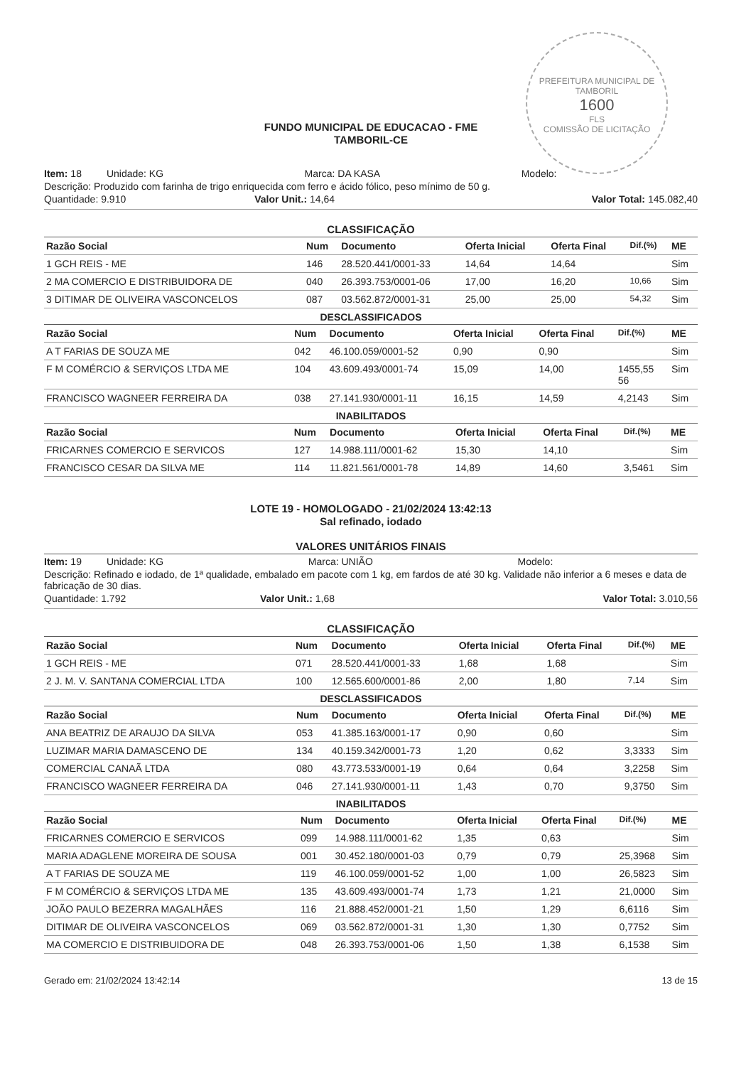PREFEITURA MUNICIPAL DE TAMBORIL
1600
FLS
COMISSÃO DE LICITAÇÃO
FUNDO MUNICIPAL DE EDUCACAO - FME
TAMBORIL-CE
Item: 18 Unidade: KG Marca: DA KASA Modelo:
Descrição: Produzido com farinha de trigo enriquecida com ferro e ácido fólico, peso mínimo de 50 g.
Quantidade: 9.910 Valor Unit.: 14,64 Valor Total: 145.082,40
CLASSIFICAÇÃO
| Razão Social | Num | Documento | Oferta Inicial | Oferta Final | Dif.(%) | ME |
| --- | --- | --- | --- | --- | --- | --- |
| 1 GCH REIS - ME | 146 | 28.520.441/0001-33 | 14,64 | 14,64 | | Sim |
| 2 MA COMERCIO E DISTRIBUIDORA DE | 040 | 26.393.753/0001-06 | 17,00 | 16,20 | 10,66 | Sim |
| 3 DITIMAR DE OLIVEIRA VASCONCELOS | 087 | 03.562.872/0001-31 | 25,00 | 25,00 | 54,32 | Sim |
DESCLASSIFICADOS
| Razão Social | Num | Documento | Oferta Inicial | Oferta Final | Dif.(%) | ME |
| --- | --- | --- | --- | --- | --- | --- |
| A T FARIAS DE SOUZA ME | 042 | 46.100.059/0001-52 | 0,90 | 0,90 | | Sim |
| F M COMÉRCIO & SERVIÇOS LTDA ME | 104 | 43.609.493/0001-74 | 15,09 | 14,00 | 1455,55 56 | Sim |
| FRANCISCO WAGNEER FERREIRA DA | 038 | 27.141.930/0001-11 | 16,15 | 14,59 | 4,2143 | Sim |
INABILITADOS
| Razão Social | Num | Documento | Oferta Inicial | Oferta Final | Dif.(%) | ME |
| --- | --- | --- | --- | --- | --- | --- |
| FRICARNES COMERCIO E SERVICOS | 127 | 14.988.111/0001-62 | 15,30 | 14,10 | | Sim |
| FRANCISCO CESAR DA SILVA ME | 114 | 11.821.561/0001-78 | 14,89 | 14,60 | 3,5461 | Sim |
LOTE 19 - HOMOLOGADO - 21/02/2024 13:42:13
Sal refinado, iodado
VALORES UNITÁRIOS FINAIS
Item: 19 Unidade: KG Marca: UNIÃO Modelo:
Descrição: Refinado e iodado, de 1ª qualidade, embalado em pacote com 1 kg, em fardos de até 30 kg. Validade não inferior a 6 meses e data de fabricação de 30 dias.
Quantidade: 1.792 Valor Unit.: 1,68 Valor Total: 3.010,56
CLASSIFICAÇÃO
| Razão Social | Num | Documento | Oferta Inicial | Oferta Final | Dif.(%) | ME |
| --- | --- | --- | --- | --- | --- | --- |
| 1 GCH REIS - ME | 071 | 28.520.441/0001-33 | 1,68 | 1,68 | | Sim |
| 2 J. M. V. SANTANA COMERCIAL LTDA | 100 | 12.565.600/0001-86 | 2,00 | 1,80 | 7,14 | Sim |
DESCLASSIFICADOS
| Razão Social | Num | Documento | Oferta Inicial | Oferta Final | Dif.(%) | ME |
| --- | --- | --- | --- | --- | --- | --- |
| ANA BEATRIZ DE ARAUJO DA SILVA | 053 | 41.385.163/0001-17 | 0,90 | 0,60 | | Sim |
| LUZIMAR MARIA DAMASCENO DE | 134 | 40.159.342/0001-73 | 1,20 | 0,62 | 3,3333 | Sim |
| COMERCIAL CANAÃ LTDA | 080 | 43.773.533/0001-19 | 0,64 | 0,64 | 3,2258 | Sim |
| FRANCISCO WAGNEER FERREIRA DA | 046 | 27.141.930/0001-11 | 1,43 | 0,70 | 9,3750 | Sim |
INABILITADOS
| Razão Social | Num | Documento | Oferta Inicial | Oferta Final | Dif.(%) | ME |
| --- | --- | --- | --- | --- | --- | --- |
| FRICARNES COMERCIO E SERVICOS | 099 | 14.988.111/0001-62 | 1,35 | 0,63 | | Sim |
| MARIA ADAGLENE MOREIRA DE SOUSA | 001 | 30.452.180/0001-03 | 0,79 | 0,79 | 25,3968 | Sim |
| A T FARIAS DE SOUZA ME | 119 | 46.100.059/0001-52 | 1,00 | 1,00 | 26,5823 | Sim |
| F M COMÉRCIO & SERVIÇOS LTDA ME | 135 | 43.609.493/0001-74 | 1,73 | 1,21 | 21,0000 | Sim |
| JOÃO PAULO BEZERRA MAGALHÃES | 116 | 21.888.452/0001-21 | 1,50 | 1,29 | 6,6116 | Sim |
| DITIMAR DE OLIVEIRA VASCONCELOS | 069 | 03.562.872/0001-31 | 1,30 | 1,30 | 0,7752 | Sim |
| MA COMERCIO E DISTRIBUIDORA DE | 048 | 26.393.753/0001-06 | 1,50 | 1,38 | 6,1538 | Sim |
Gerado em: 21/02/2024 13:42:14 13 de 15